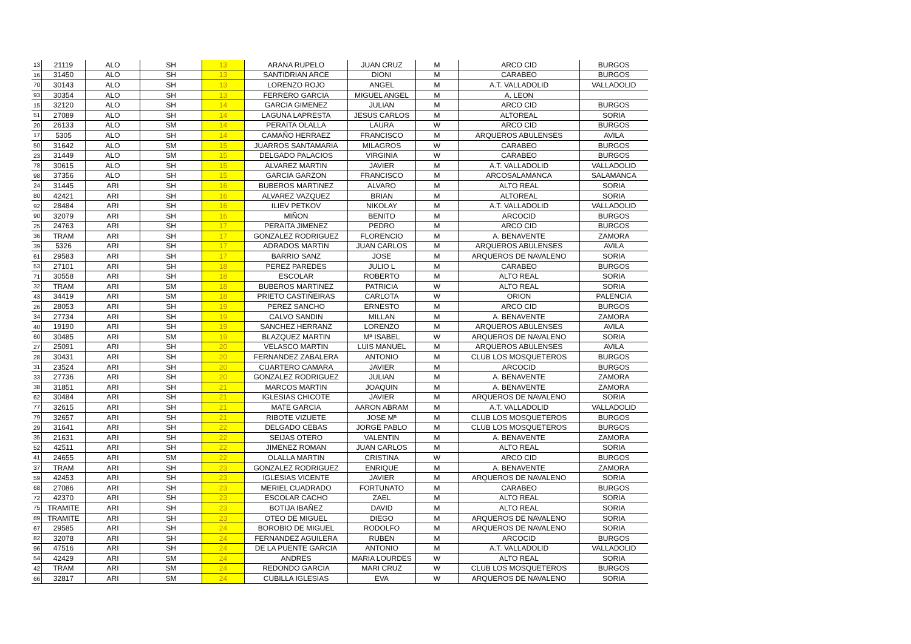| 13 | 21119 | ALO | SH | 13 | ARANA RUPELO | JUAN CRUZ | M | ARCO CID | BURGOS |
| 16 | 31450 | ALO | SH | 13 | SANTIDRIAN ARCE | DIONI | M | CARABEO | BURGOS |
| 70 | 30143 | ALO | SH | 13 | LORENZO ROJO | ANGEL | M | A.T. VALLADOLID | VALLADOLID |
| 93 | 30354 | ALO | SH | 13 | FERRERO GARCIA | MIGUEL ANGEL | M | A. LEON | |
| 15 | 32120 | ALO | SH | 14 | GARCIA GIMENEZ | JULIAN | M | ARCO CID | BURGOS |
| 51 | 27089 | ALO | SH | 14 | LAGUNA LAPRESTA | JESUS CARLOS | M | ALTOREAL | SORIA |
| 20 | 26133 | ALO | SM | 14 | PERAITA OLALLA | LAURA | W | ARCO CID | BURGOS |
| 17 | 5305 | ALO | SH | 14 | CAMAÑO HERRAEZ | FRANCISCO | M | ARQUEROS ABULENSES | AVILA |
| 50 | 31642 | ALO | SM | 15 | JUARROS SANTAMARIA | MILAGROS | W | CARABEO | BURGOS |
| 23 | 31449 | ALO | SM | 15 | DELGADO PALACIOS | VIRGINIA | W | CARABEO | BURGOS |
| 78 | 30615 | ALO | SH | 15 | ALVAREZ MARTIN | JAVIER | M | A.T. VALLADOLID | VALLADOLID |
| 98 | 37356 | ALO | SH | 15 | GARCIA GARZON | FRANCISCO | M | ARCOSALAMANCA | SALAMANCA |
| 24 | 31445 | ARI | SH | 16 | BUBEROS MARTINEZ | ALVARO | M | ALTO REAL | SORIA |
| 80 | 42421 | ARI | SH | 16 | ALVAREZ VAZQUEZ | BRIAN | M | ALTOREAL | SORIA |
| 92 | 28484 | ARI | SH | 16 | ILIEV PETKOV | NIKOLAY | M | A.T. VALLADOLID | VALLADOLID |
| 90 | 32079 | ARI | SH | 16 | MIÑON | BENITO | M | ARCOCID | BURGOS |
| 25 | 24763 | ARI | SH | 17 | PERAITA JIMENEZ | PEDRO | M | ARCO CID | BURGOS |
| 36 | TRAM | ARI | SH | 17 | GONZALEZ RODRIGUEZ | FLORENCIO | M | A. BENAVENTE | ZAMORA |
| 39 | 5326 | ARI | SH | 17 | ADRADOS MARTIN | JUAN CARLOS | M | ARQUEROS ABULENSES | AVILA |
| 61 | 29583 | ARI | SH | 17 | BARRIO SANZ | JOSE | M | ARQUEROS DE NAVALENO | SORIA |
| 53 | 27101 | ARI | SH | 18 | PEREZ PAREDES | JULIO L | M | CARABEO | BURGOS |
| 71 | 30558 | ARI | SH | 18 | ESCOLAR | ROBERTO | M | ALTO REAL | SORIA |
| 32 | TRAM | ARI | SM | 18 | BUBEROS MARTINEZ | PATRICIA | W | ALTO REAL | SORIA |
| 43 | 34419 | ARI | SM | 18 | PRIETO CASTIÑEIRAS | CARLOTA | W | ORION | PALENCIA |
| 26 | 28053 | ARI | SH | 19 | PEREZ SANCHO | ERNESTO | M | ARCO CID | BURGOS |
| 34 | 27734 | ARI | SH | 19 | CALVO SANDIN | MILLAN | M | A. BENAVENTE | ZAMORA |
| 40 | 19190 | ARI | SH | 19 | SANCHEZ HERRANZ | LORENZO | M | ARQUEROS ABULENSES | AVILA |
| 60 | 30485 | ARI | SM | 19 | BLAZQUEZ MARTIN | Mª ISABEL | W | ARQUEROS DE NAVALENO | SORIA |
| 27 | 25091 | ARI | SH | 20 | VELASCO MARTIN | LUIS MANUEL | M | ARQUEROS ABULENSES | AVILA |
| 28 | 30431 | ARI | SH | 20 | FERNANDEZ ZABALERA | ANTONIO | M | CLUB LOS MOSQUETEROS | BURGOS |
| 31 | 23524 | ARI | SH | 20 | CUARTERO CAMARA | JAVIER | M | ARCOCID | BURGOS |
| 33 | 27736 | ARI | SH | 20 | GONZALEZ RODRIGUEZ | JULIAN | M | A. BENAVENTE | ZAMORA |
| 38 | 31851 | ARI | SH | 21 | MARCOS MARTIN | JOAQUIN | M | A. BENAVENTE | ZAMORA |
| 62 | 30484 | ARI | SH | 21 | IGLESIAS CHICOTE | JAVIER | M | ARQUEROS DE NAVALENO | SORIA |
| 77 | 32615 | ARI | SH | 21 | MATE GARCIA | AARON ABRAM | M | A.T. VALLADOLID | VALLADOLID |
| 79 | 32657 | ARI | SH | 21 | RIBOTE VIZUETE | JOSE Mª | M | CLUB LOS MOSQUETEROS | BURGOS |
| 29 | 31641 | ARI | SH | 22 | DELGADO CEBAS | JORGE PABLO | M | CLUB LOS MOSQUETEROS | BURGOS |
| 35 | 21631 | ARI | SH | 22 | SEIJAS OTERO | VALENTIN | M | A. BENAVENTE | ZAMORA |
| 52 | 42511 | ARI | SH | 22 | JIMENEZ ROMAN | JUAN CARLOS | M | ALTO REAL | SORIA |
| 41 | 24655 | ARI | SM | 22 | OLALLA MARTIN | CRISTINA | W | ARCO CID | BURGOS |
| 37 | TRAM | ARI | SH | 23 | GONZALEZ RODRIGUEZ | ENRIQUE | M | A. BENAVENTE | ZAMORA |
| 59 | 42453 | ARI | SH | 23 | IGLESIAS VICENTE | JAVIER | M | ARQUEROS DE NAVALENO | SORIA |
| 68 | 27086 | ARI | SH | 23 | MERIEL CUADRADO | FORTUNATO | M | CARABEO | BURGOS |
| 72 | 42370 | ARI | SH | 23 | ESCOLAR CACHO | ZAEL | M | ALTO REAL | SORIA |
| 75 | TRAMITE | ARI | SH | 23 | BOTIJA IBAÑEZ | DAVID | M | ALTO REAL | SORIA |
| 89 | TRAMITE | ARI | SH | 23 | OTEO DE MIGUEL | DIEGO | M | ARQUEROS DE NAVALENO | SORIA |
| 67 | 29585 | ARI | SH | 24 | BOROBIO DE MIGUEL | RODOLFO | M | ARQUEROS DE NAVALENO | SORIA |
| 82 | 32078 | ARI | SH | 24 | FERNANDEZ AGUILERA | RUBEN | M | ARCOCID | BURGOS |
| 96 | 47516 | ARI | SH | 24 | DE LA PUENTE GARCIA | ANTONIO | M | A.T. VALLADOLID | VALLADOLID |
| 54 | 42429 | ARI | SM | 24 | ANDRES | MARIA LOURDES | W | ALTO REAL | SORIA |
| 42 | TRAM | ARI | SM | 24 | REDONDO GARCIA | MARI CRUZ | W | CLUB LOS MOSQUETEROS | BURGOS |
| 66 | 32817 | ARI | SM | 24 | CUBILLA IGLESIAS | EVA | W | ARQUEROS DE NAVALENO | SORIA |